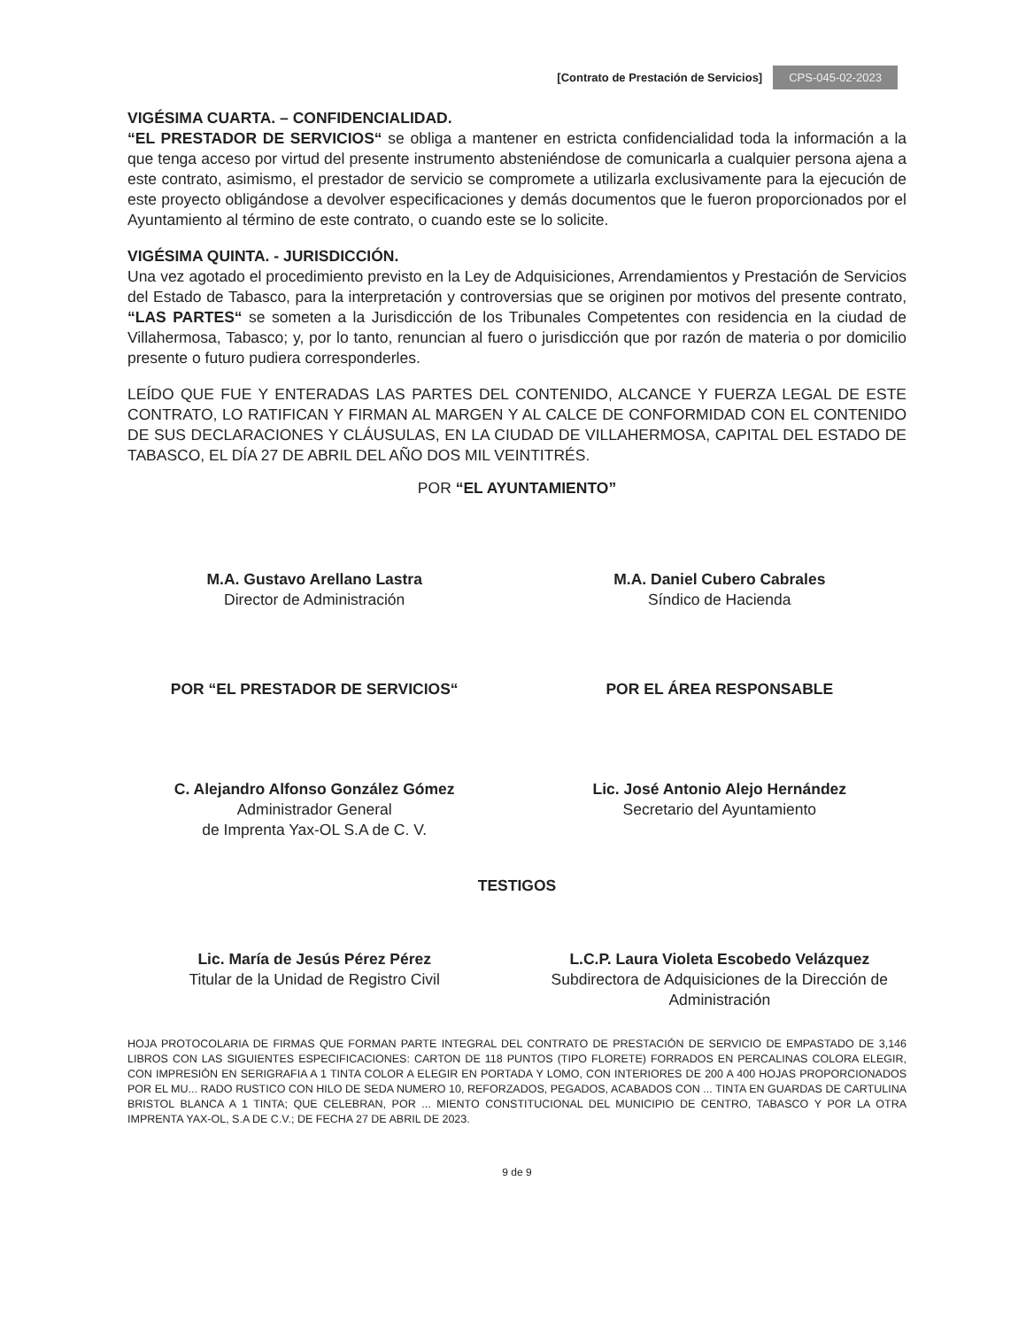[Contrato de Prestación de Servicios] CPS-045-02-2023
VIGÉSIMA CUARTA. – CONFIDENCIALIDAD.
“EL PRESTADOR DE SERVICIOS“ se obliga a mantener en estricta confidencialidad toda la información a la que tenga acceso por virtud del presente instrumento absteniéndose de comunicarla a cualquier persona ajena a este contrato, asimismo, el prestador de servicio se compromete a utilizarla exclusivamente para la ejecución de este proyecto obligándose a devolver especificaciones y demás documentos que le fueron proporcionados por el Ayuntamiento al término de este contrato, o cuando este se lo solicite.
VIGÉSIMA QUINTA. - JURISDICCIÓN.
Una vez agotado el procedimiento previsto en la Ley de Adquisiciones, Arrendamientos y Prestación de Servicios del Estado de Tabasco, para la interpretación y controversias que se originen por motivos del presente contrato, “LAS PARTES“ se someten a la Jurisdicción de los Tribunales Competentes con residencia en la ciudad de Villahermosa, Tabasco; y, por lo tanto, renuncian al fuero o jurisdicción que por razón de materia o por domicilio presente o futuro pudiera corresponderles.
LEÍDO QUE FUE Y ENTERADAS LAS PARTES DEL CONTENIDO, ALCANCE Y FUERZA LEGAL DE ESTE CONTRATO, LO RATIFICAN Y FIRMAN AL MARGEN Y AL CALCE DE CONFORMIDAD CON EL CONTENIDO DE SUS DECLARACIONES Y CLÁUSULAS, EN LA CIUDAD DE VILLAHERMOSA, CAPITAL DEL ESTADO DE TABASCO, EL DÍA 27 DE ABRIL DEL AÑO DOS MIL VEINTITRÉS.
POR “EL AYUNTAMIENTO”
M.A. Gustavo Arellano Lastra
Director de Administración
M.A. Daniel Cubero Cabrales
Síndico de Hacienda
POR “EL PRESTADOR DE SERVICIOS“
POR EL ÁREA RESPONSABLE
C. Alejandro Alfonso González Gómez
Administrador General
de Imprenta Yax-OL S.A de C. V.
Lic. José Antonio Alejo Hernández
Secretario del Ayuntamiento
TESTIGOS
Lic. María de Jesús Pérez Pérez
Titular de la Unidad de Registro Civil
L.C.P. Laura Violeta Escobedo Velázquez
Subdirectora de Adquisiciones de la Dirección de Administración
HOJA PROTOCOLARIA DE FIRMAS QUE FORMAN PARTE INTEGRAL DEL CONTRATO DE PRESTACIÓN DE SERVICIO DE EMPASTADO DE 3,146 LIBROS CON LAS SIGUIENTES ESPECIFICACIONES: CARTON DE 118 PUNTOS (TIPO FLORETE) FORRADOS EN PERCALINAS COLORA ELEGIR, CON IMPRESIÓN EN SERIGRAFIA A 1 TINTA COLOR A ELEGIR EN PORTADA Y LOMO, CON INTERIORES DE 200 A 400 HOJAS PROPORCIONADOS POR EL MU... RADO RUSTICO CON HILO DE SEDA NUMERO 10, REFORZADOS, PEGADOS, ACABADOS CON ... TINTA EN GUARDAS DE CARTULINA BRISTOL BLANCA A 1 TINTA; QUE CELEBRAN, POR ... MIENTO CONSTITUCIONAL DEL MUNICIPIO DE CENTRO, TABASCO Y POR LA OTRA IMPRENTA YAX-OL, S.A DE C.V.; DE FECHA 27 DE ABRIL DE 2023.
9 de 9